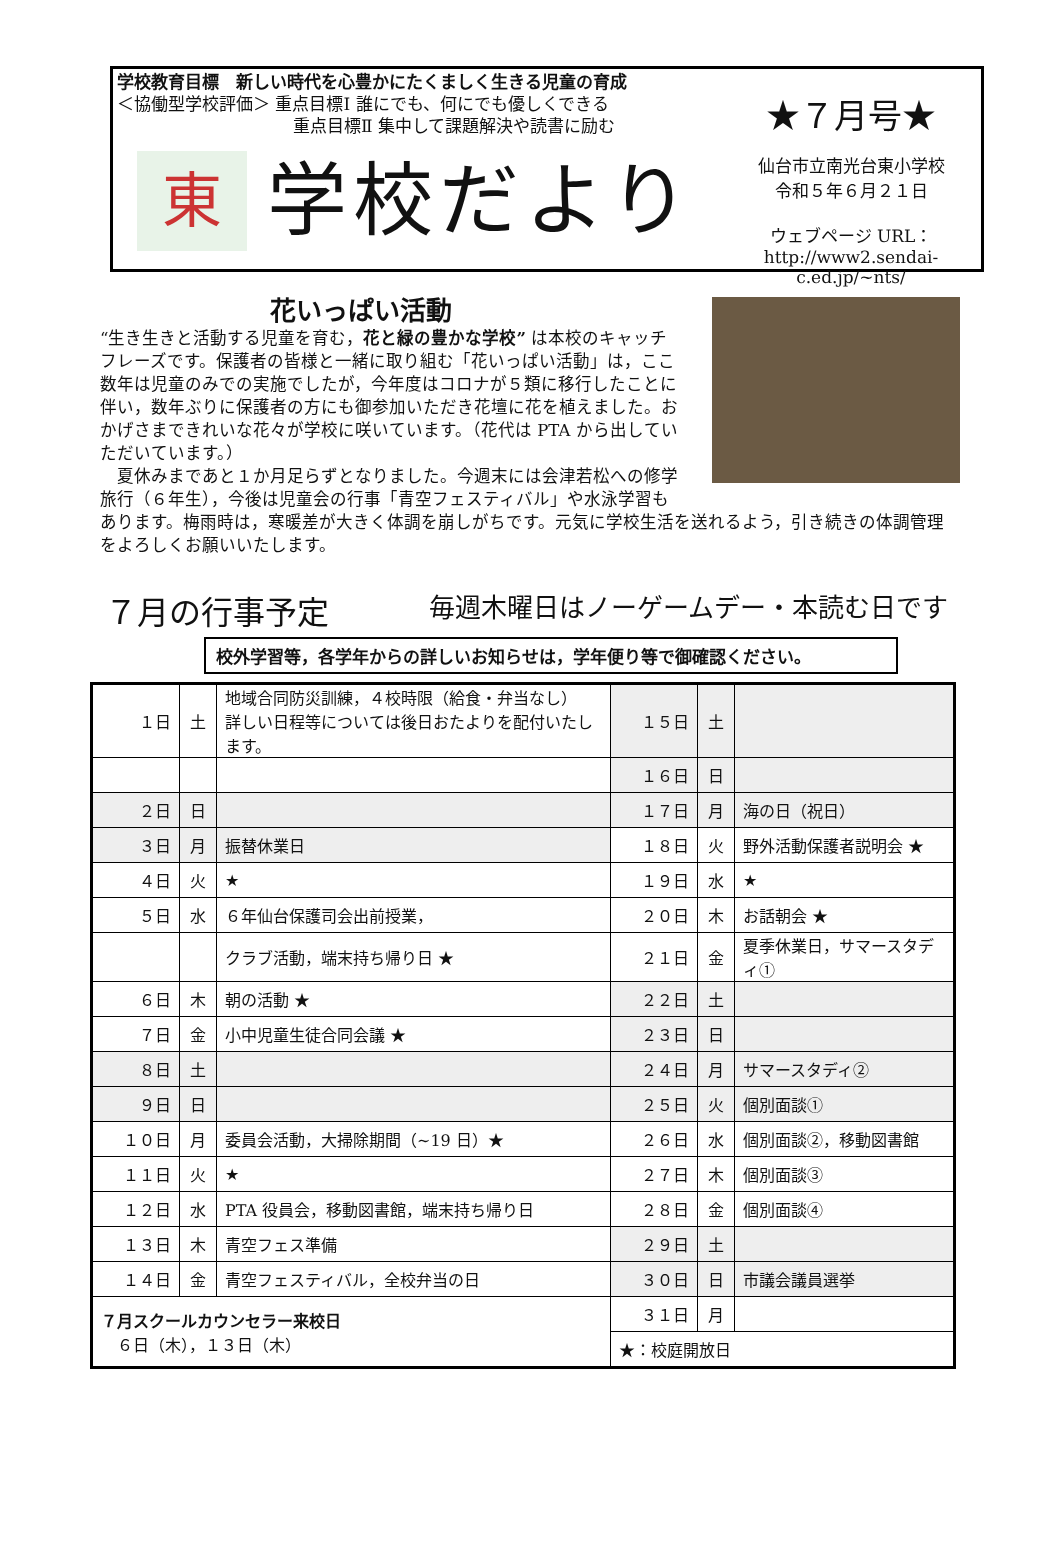学校教育目標　新しい時代を心豊かにたくましく生きる児童の育成
＜協働型学校評価＞ 重点目標Ⅰ 誰にでも、何にでも優しくできる
重点目標Ⅱ 集中して課題解決や読書に励む
東
学校だより
★７月号★
仙台市立南光台東小学校
令和５年６月２１日
ウェブページ URL：
http://www2.sendai-c.ed.jp/~nts/
花いっぱい活動
“生き生きと活動する児童を育む，花と緑の豊かな学校” は本校のキャッチフレーズです。保護者の皆様と一緒に取り組む「花いっぱい活動」は，ここ数年は児童のみでの実施でしたが，今年度はコロナが５類に移行したことに伴い，数年ぶりに保護者の方にも御参加いただき花壇に花を植えました。おかげさまできれいな花々が学校に咲いています。（花代は PTA から出していただいています。）
　夏休みまであと１か月足らずとなりました。今週末には会津若松への修学旅行（６年生），今後は児童会の行事「青空フェスティバル」や水泳学習もあります。梅雨時は，寒暖差が大きく体調を崩しがちです。元気に学校生活を送れるよう，引き続きの体調管理をよろしくお願いいたします。
７月の行事予定 毎週木曜日はノーゲームデー・本読む日です
校外学習等，各学年からの詳しいお知らせは，学年便り等で御確認ください。
| １日 | 土 | 地域合同防災訓練，４校時限（給食・弁当なし） 詳しい日程等については後日おたよりを配付いたします。 | １５日 | 土 | |
| | | | １６日 | 日 | |
| ２日 | 日 | | １７日 | 月 | 海の日（祝日） |
| ３日 | 月 | 振替休業日 | １８日 | 火 | 野外活動保護者説明会 ★ |
| ４日 | 火 | ★ | １９日 | 水 | ★ |
| ５日 | 水 | ６年仙台保護司会出前授業， | ２０日 | 木 | お話朝会 ★ |
| | | クラブ活動，端末持ち帰り日 ★ | ２１日 | 金 | 夏季休業日，サマースタディ① |
| ６日 | 木 | 朝の活動 ★ | ２２日 | 土 | |
| ７日 | 金 | 小中児童生徒合同会議 ★ | ２３日 | 日 | |
| ８日 | 土 | | ２４日 | 月 | サマースタディ② |
| ９日 | 日 | | ２５日 | 火 | 個別面談① |
| １０日 | 月 | 委員会活動，大掃除期間（~19 日）★ | ２６日 | 水 | 個別面談②，移動図書館 |
| １１日 | 火 | ★ | ２７日 | 木 | 個別面談③ |
| １２日 | 水 | PTA 役員会，移動図書館，端末持ち帰り日 | ２８日 | 金 | 個別面談④ |
| １３日 | 木 | 青空フェス準備 | ２９日 | 土 | |
| １４日 | 金 | 青空フェスティバル，全校弁当の日 | ３０日 | 日 | 市議会議員選挙 |
| ７月スクールカウンセラー来校日 ６日（木），１３日（木） | | | ３１日 | 月 | |
| | | | ★：校庭開放日 | | |